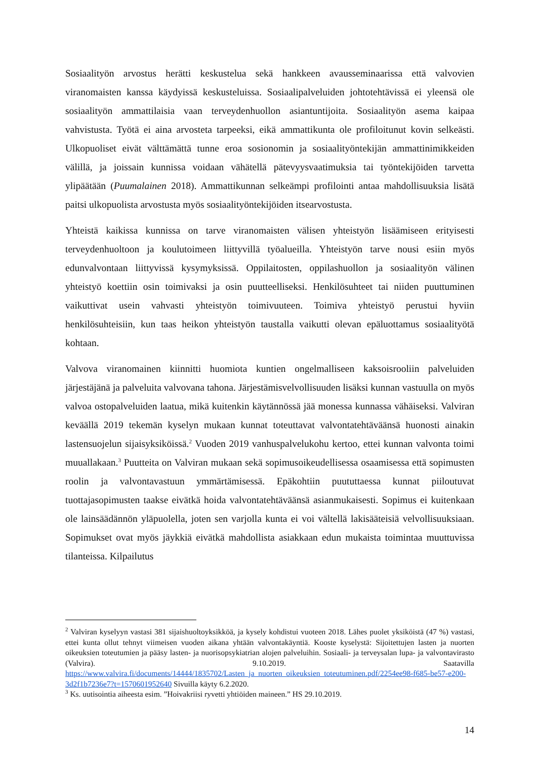Sosiaalityön arvostus herätti keskustelua sekä hankkeen avausseminaarissa että valvovien viranomaisten kanssa käydyissä keskusteluissa. Sosiaalipalveluiden johtotehtävissä ei yleensä ole sosiaalityön ammattilaisia vaan terveydenhuollon asiantuntijoita. Sosiaalityön asema kaipaa vahvistusta. Työtä ei aina arvosteta tarpeeksi, eikä ammattikunta ole profiloitunut kovin selkeästi. Ulkopuoliset eivät välttämättä tunne eroa sosionomin ja sosiaalityöntekijän ammattinimikkeiden välillä, ja joissain kunnissa voidaan vähätellä pätevyysvaatimuksia tai työntekijöiden tarvetta ylipäätään (Puumalainen 2018). Ammattikunnan selkeämpi profilointi antaa mahdollisuuksia lisätä paitsi ulkopuolista arvostusta myös sosiaalityöntekijöiden itsearvostusta.
Yhteistä kaikissa kunnissa on tarve viranomaisten välisen yhteistyön lisäämiseen erityisesti terveydenhuoltoon ja koulutoimeen liittyvillä työalueilla. Yhteistyön tarve nousi esiin myös edunvalvontaan liittyvissä kysymyksissä. Oppilaitosten, oppilashuollon ja sosiaalityön välinen yhteistyö koettiin osin toimivaksi ja osin puutteelliseksi. Henkilösuhteet tai niiden puuttuminen vaikuttivat usein vahvasti yhteistyön toimivuuteen. Toimiva yhteistyö perustui hyviin henkilösuhteisiin, kun taas heikon yhteistyön taustalla vaikutti olevan epäluottamus sosiaalityötä kohtaan.
Valvova viranomainen kiinnitti huomiota kuntien ongelmalliseen kaksoisrooliin palveluiden järjestäjänä ja palveluita valvovana tahona. Järjestämisvelvollisuuden lisäksi kunnan vastuulla on myös valvoa ostopalveluiden laatua, mikä kuitenkin käytännössä jää monessa kunnassa vähäiseksi. Valviran keväällä 2019 tekemän kyselyn mukaan kunnat toteuttavat valvontatehtäväänsä huonosti ainakin lastensuojelun sijaisyksiköissä.<sup>2</sup> Vuoden 2019 vanhuspalvelukohu kertoo, ettei kunnan valvonta toimi muuallakaan.<sup>3</sup> Puutteita on Valviran mukaan sekä sopimusoikeudellisessa osaamisessa että sopimusten roolin ja valvontavastuun ymmärtämisessä. Epäkohtiin puututtaessa kunnat piiloutuvat tuottajasopimusten taakse eivätkä hoida valvontatehtäväänsä asianmukaisesti. Sopimus ei kuitenkaan ole lainsäädännön yläpuolella, joten sen varjolla kunta ei voi vältellä lakisääteisiä velvollisuuksiaan. Sopimukset ovat myös jäykkiä eivätkä mahdollista asiakkaan edun mukaista toimintaa muuttuvissa tilanteissa. Kilpailutus
<sup>2</sup> Valviran kyselyyn vastasi 381 sijaishuoltoyksikköä, ja kysely kohdistui vuoteen 2018. Lähes puolet yksiköistä (47 %) vastasi, ettei kunta ollut tehnyt viimeisen vuoden aikana yhtään valvontakäyntiä. Kooste kyselystä: Sijoitettujen lasten ja nuorten oikeuksien toteutumien ja pääsy lasten- ja nuorisopsykiatrian alojen palveluihin. Sosiaali- ja terveysalan lupa- ja valvontavirasto (Valvira). 9.10.2019. Saatavilla https://www.valvira.fi/documents/14444/1835702/Lasten_ja_nuorten_oikeuksien_toteutuminen.pdf/2254ee98-f685-be57-e200-3d2f1b7236e7?t=1570601952640 Sivuilla käyty 6.2.2020.
<sup>3</sup> Ks. uutisointia aiheesta esim. ”Hoivakriisi ryvetti yhtiöiden maineen.” HS 29.10.2019.
14